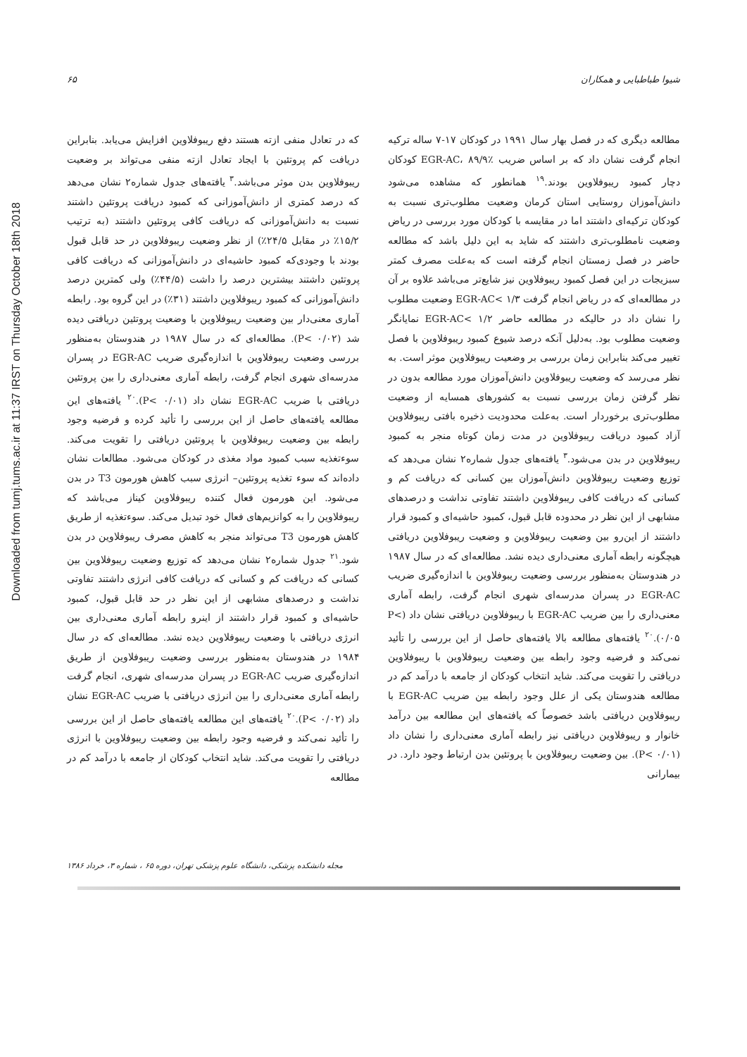شیوا طباطبایی و همکاران ۶۵
Downloaded from tumj.tums.ac.ir at 11:37 IRST on Thursday October 18th 2018
مطالعه دیگری که در فصل بهار سال ۱۹۹۱ در کودکان ۱۷-۷ ساله ترکیه انجام گرفت نشان داد که بر اساس ضریب EGR-AC، ۸۹/۹٪ کودکان دچار کمبود ریبوفلاوین بودند.<sup>۱۹</sup> همانطور که مشاهده می‌شود دانش‌آموزان روستایی استان کرمان وضعیت مطلوب‌تری نسبت به کودکان ترکیه‌ای داشتند اما در مقایسه با کودکان مورد بررسی در ریاض وضعیت نامطلوب‌تری داشتند که شاید به این دلیل باشد که مطالعه حاضر در فصل زمستان انجام گرفته است که به‌علت مصرف کمتر سبزیجات در این فصل کمبود ریبوفلاوین نیز شایع‌تر می‌باشد علاوه بر آن در مطالعه‌ای که در ریاض انجام گرفت EGR-AC< ۱/۳ وضعیت مطلوب را نشان داد در حالیکه در مطالعه حاضر EGR-AC< ۱/۲ نمایانگر وضعیت مطلوب بود. به‌دلیل آنکه درصد شیوع کمبود ریبوفلاوین با فصل تغییر می‌کند بنابراین زمان بررسی بر وضعیت ریبوفلاوین موثر است. به نظر می‌رسد که وضعیت ریبوفلاوین دانش‌آموزان مورد مطالعه بدون در نظر گرفتن زمان بررسی نسبت به کشورهای همسایه از وضعیت مطلوب‌تری برخوردار است. به‌علت محدودیت ذخیره بافتی ریبوفلاوین آزاد کمبود دریافت ریبوفلاوین در مدت زمان کوتاه منجر به کمبود ریبوفلاوین در بدن می‌شود.<sup>۳</sup> یافته‌های جدول شماره۲ نشان می‌دهد که توزیع وضعیت ریبوفلاوین دانش‌آموزان بین کسانی که دریافت کم و کسانی که دریافت کافی ریبوفلاوین داشتند تفاوتی نداشت و درصدهای مشابهی از این نظر در محدوده قابل قبول، کمبود حاشیه‌ای و کمبود قرار داشتند از این‌رو بین وضعیت ریبوفلاوین و وضعیت ریبوفلاوین دریافتی هیچگونه رابطه آماری معنی‌داری دیده نشد. مطالعه‌ای که در سال ۱۹۸۷ در هندوستان به‌منظور بررسی وضعیت ریبوفلاوین با اندازه‌گیری ضریب EGR-AC در پسران مدرسه‌ای شهری انجام گرفت، رابطه آماری معنی‌داری را بین ضریب EGR-AC با ریبوفلاوین دریافتی نشان داد (P< ۰/۰۵).<sup>۲۰</sup> یافته‌های مطالعه بالا یافته‌های حاصل از این بررسی را تأئید نمی‌کند و فرضیه وجود رابطه بین وضعیت ریبوفلاوین با ریبوفلاوین دریافتی را تقویت می‌کند. شاید انتخاب کودکان از جامعه با درآمد کم در مطالعه هندوستان یکی از علل وجود رابطه بین ضریب EGR-AC با ریبوفلاوین دریافتی باشد خصوصاً که یافته‌های این مطالعه بین درآمد خانوار و ریبوفلاوین دریافتی نیز رابطه آماری معنی‌داری را نشان داد (P< ۰/۰۱). بین وضعیت ریبوفلاوین با پروتئین بدن ارتباط وجود دارد. در بیمارانی
که در تعادل منفی ازته هستند دفع ریبوفلاوین افزایش می‌یابد. بنابراین دریافت کم پروتئین با ایجاد تعادل ازته منفی می‌تواند بر وضعیت ریبوفلاوین بدن موثر می‌باشد.<sup>۳</sup> یافته‌های جدول شماره۲ نشان می‌دهد که درصد کمتری از دانش‌آموزانی که کمبود دریافت پروتئین داشتند نسبت به دانش‌آموزانی که دریافت کافی پروتئین داشتند (به ترتیب ۱۵/۲٪ در مقابل ۲۴/۵٪) از نظر وضعیت ریبوفلاوین در حد قابل قبول بودند با وجودی‌که کمبود حاشیه‌ای در دانش‌آموزانی که دریافت کافی پروتئین داشتند بیشترین درصد را داشت (۴۴/۵٪) ولی کمترین درصد دانش‌آموزانی که کمبود ریبوفلاوین داشتند (۳۱٪) در این گروه بود. رابطه آماری معنی‌دار بین وضعیت ریبوفلاوین با وضعیت پروتئین دریافتی دیده شد (P< ۰/۰۲). مطالعه‌ای که در سال ۱۹۸۷ در هندوستان به‌منظور بررسی وضعیت ریبوفلاوین با اندازه‌گیری ضریب EGR-AC در پسران مدرسه‌ای شهری انجام گرفت، رابطه آماری معنی‌داری را بین پروتئین دریافتی با ضریب EGR-AC نشان داد (P< ۰/۰۱).<sup>۲۰</sup> یافته‌های این مطالعه یافته‌های حاصل از این بررسی را تأئید کرده و فرضیه وجود رابطه بین وضعیت ریبوفلاوین با پروتئین دریافتی را تقویت می‌کند. سوءتغذیه سبب کمبود مواد مغذی در کودکان می‌شود. مطالعات نشان داده‌اند که سوء تغذیه پروتئین– انرژی سبب کاهش هورمون T3 در بدن می‌شود. این هورمون فعال کننده ریبوفلاوین کیناز می‌باشد که ریبوفلاوین را به کوانزیم‌های فعال خود تبدیل می‌کند. سوءتغذیه از طریق کاهش هورمون T3 می‌تواند منجر به کاهش مصرف ریبوفلاوین در بدن شود.<sup>۲۱</sup> جدول شماره۲ نشان می‌دهد که توزیع وضعیت ریبوفلاوین بین کسانی که دریافت کم و کسانی که دریافت کافی انرژی داشتند تفاوتی نداشت و درصدهای مشابهی از این نظر در حد قابل قبول، کمبود حاشیه‌ای و کمبود قرار داشتند از اینرو رابطه آماری معنی‌داری بین انرژی دریافتی با وضعیت ریبوفلاوین دیده نشد. مطالعه‌ای که در سال ۱۹۸۴ در هندوستان به‌منظور بررسی وضعیت ریبوفلاوین از طریق اندازه‌گیری ضریب EGR-AC در پسران مدرسه‌ای شهری، انجام گرفت رابطه آماری معنی‌داری را بین انرژی دریافتی با ضریب EGR-AC نشان داد (P< ۰/۰۲).<sup>۲۰</sup> یافته‌های این مطالعه یافته‌های حاصل از این بررسی را تأئید نمی‌کند و فرضیه وجود رابطه بین وضعیت ریبوفلاوین با انرژی دریافتی را تقویت می‌کند. شاید انتخاب کودکان از جامعه با درآمد کم در مطالعه
مجله دانشکده پزشکی، دانشگاه علوم پزشکی تهران، دوره ۶۵ ، شماره ۳، خرداد ۱۳۸۶